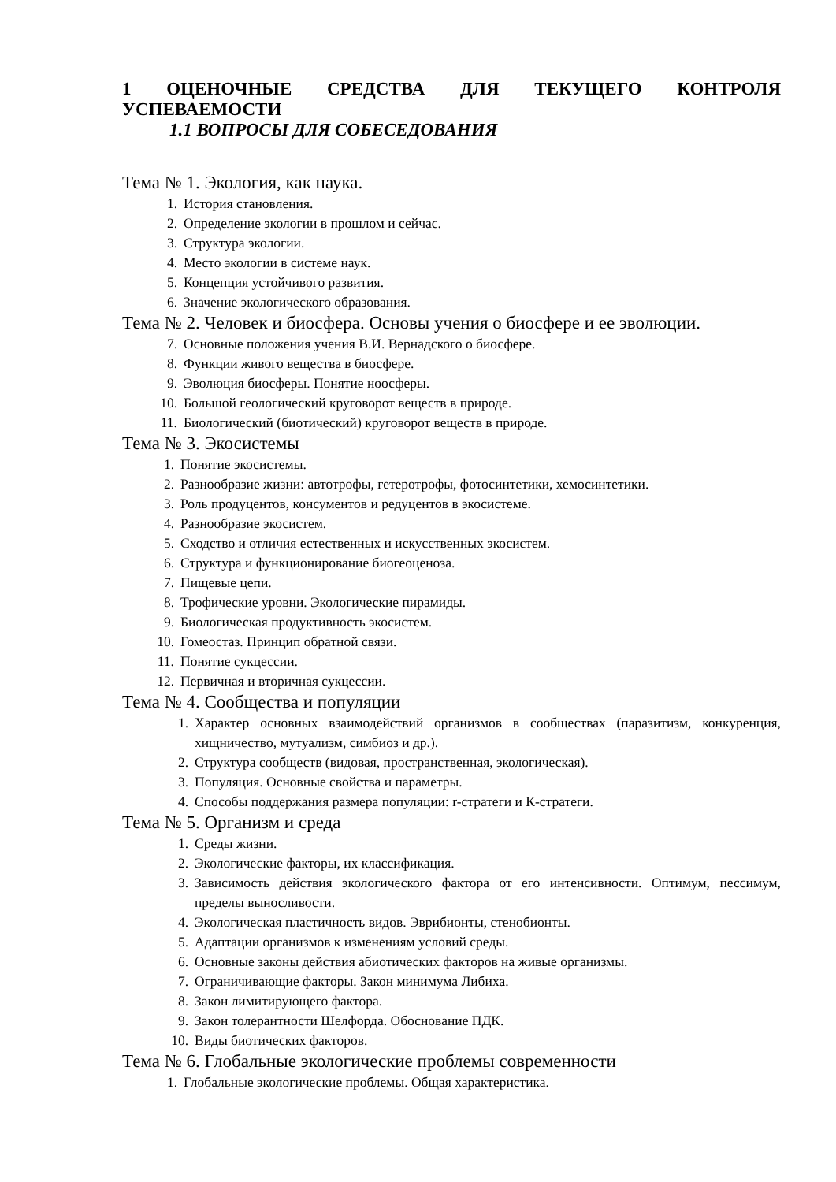1 ОЦЕНОЧНЫЕ СРЕДСТВА ДЛЯ ТЕКУЩЕГО КОНТРОЛЯ УСПЕВАЕМОСТИ
1.1 ВОПРОСЫ ДЛЯ СОБЕСЕДОВАНИЯ
Тема № 1. Экология, как наука.
1. История становления.
2. Определение экологии в прошлом и сейчас.
3. Структура экологии.
4. Место экологии в системе наук.
5. Концепция устойчивого развития.
6. Значение экологического образования.
Тема № 2. Человек и биосфера. Основы учения о биосфере и ее эволюции.
7. Основные положения учения В.И. Вернадского о биосфере.
8. Функции живого вещества в биосфере.
9. Эволюция биосферы. Понятие ноосферы.
10. Большой геологический круговорот веществ в природе.
11. Биологический (биотический) круговорот веществ в природе.
Тема № 3. Экосистемы
1. Понятие экосистемы.
2. Разнообразие жизни: автотрофы, гетеротрофы, фотосинтетики, хемосинтетики.
3. Роль продуцентов, консументов и редуцентов в экосистеме.
4. Разнообразие экосистем.
5. Сходство и отличия естественных и искусственных экосистем.
6. Структура и функционирование биогеоценоза.
7. Пищевые цепи.
8. Трофические уровни. Экологические пирамиды.
9. Биологическая продуктивность экосистем.
10. Гомеостаз. Принцип обратной связи.
11. Понятие сукцессии.
12. Первичная и вторичная сукцессии.
Тема № 4. Сообщества и популяции
1. Характер основных взаимодействий организмов в сообществах (паразитизм, конкуренция, хищничество, мутуализм, симбиоз и др.).
2. Структура сообществ (видовая, пространственная, экологическая).
3. Популяция. Основные свойства и параметры.
4. Способы поддержания размера популяции: r-стратеги и К-стратеги.
Тема № 5. Организм и среда
1. Среды жизни.
2. Экологические факторы, их классификация.
3. Зависимость действия экологического фактора от его интенсивности. Оптимум, пессимум, пределы выносливости.
4. Экологическая пластичность видов. Эврибионты, стенобионты.
5. Адаптации организмов к изменениям условий среды.
6. Основные законы действия абиотических факторов на живые организмы.
7. Ограничивающие факторы. Закон минимума Либиха.
8. Закон лимитирующего фактора.
9. Закон толерантности Шелфорда. Обоснование ПДК.
10. Виды биотических факторов.
Тема № 6. Глобальные экологические проблемы современности
1. Глобальные экологические проблемы. Общая характеристика.